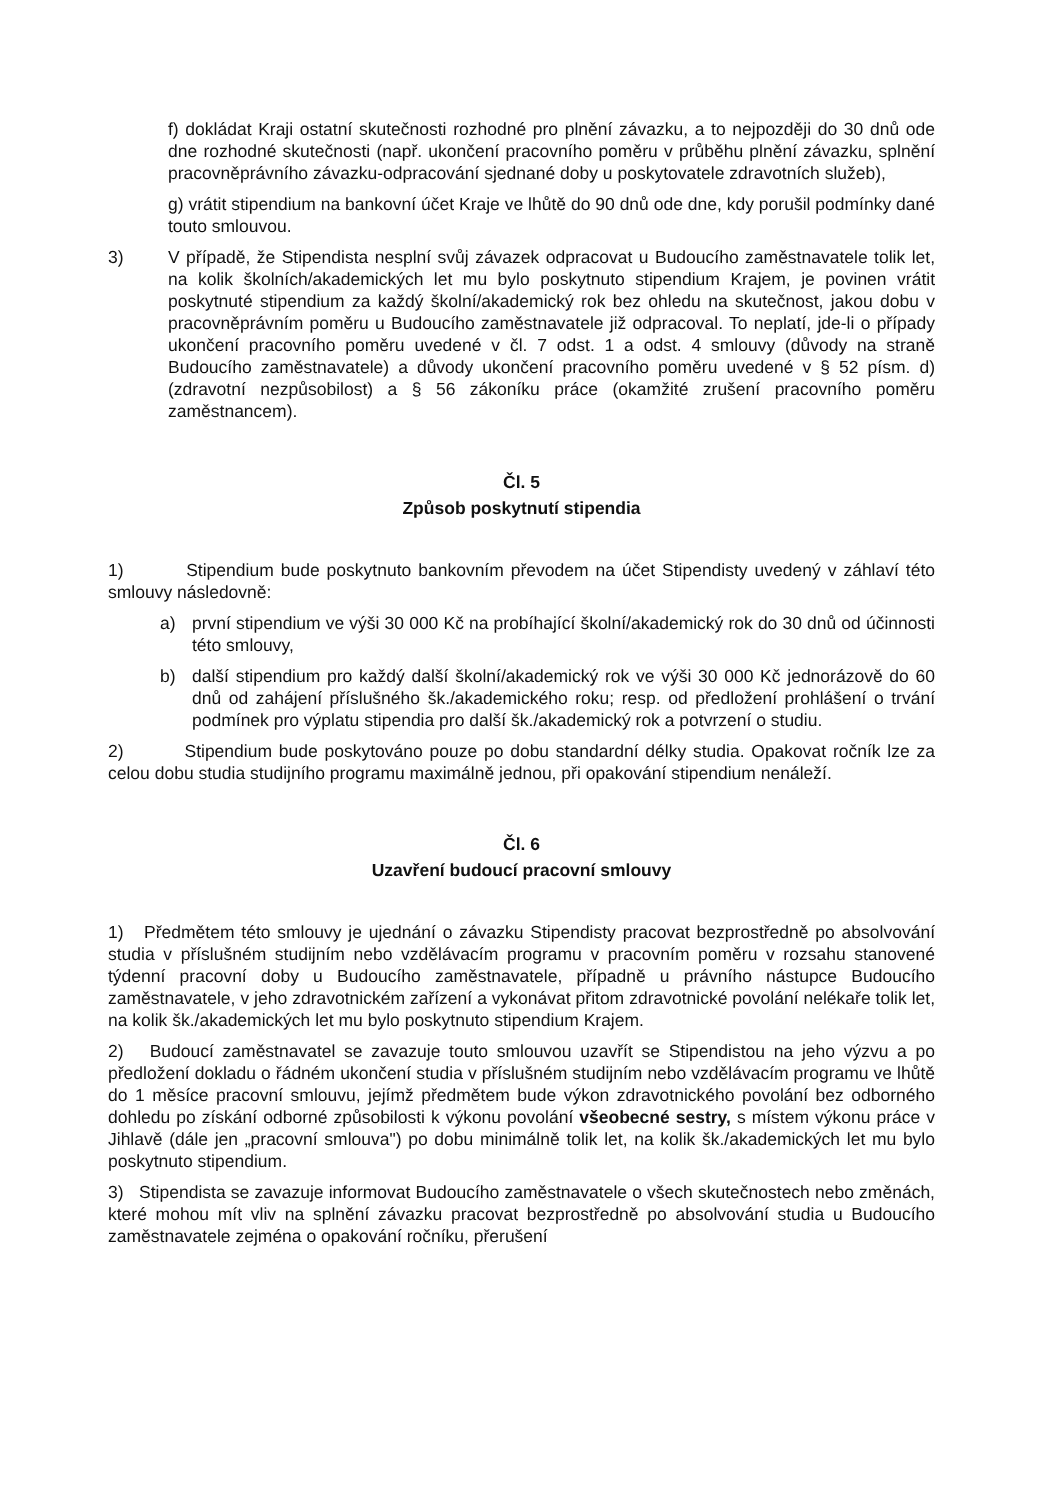f) dokládat Kraji ostatní skutečnosti rozhodné pro plnění závazku, a to nejpozději do 30 dnů ode dne rozhodné skutečnosti (např. ukončení pracovního poměru v průběhu plnění závazku, splnění pracovněprávního závazku-odpracování sjednané doby u poskytovatele zdravotních služeb),
g) vrátit stipendium na bankovní účet Kraje ve lhůtě do 90 dnů ode dne, kdy porušil podmínky dané touto smlouvou.
3) V případě, že Stipendista nesplní svůj závazek odpracovat u Budoucího zaměstnavatele tolik let, na kolik školních/akademických let mu bylo poskytnuto stipendium Krajem, je povinen vrátit poskytnuté stipendium za každý školní/akademický rok bez ohledu na skutečnost, jakou dobu v pracovněprávním poměru u Budoucího zaměstnavatele již odpracoval. To neplatí, jde-li o případy ukončení pracovního poměru uvedené v čl. 7 odst. 1 a odst. 4 smlouvy (důvody na straně Budoucího zaměstnavatele) a důvody ukončení pracovního poměru uvedené v § 52 písm. d) (zdravotní nezpůsobilost) a § 56 zákoníku práce (okamžité zrušení pracovního poměru zaměstnancem).
Čl. 5
Způsob poskytnutí stipendia
1) Stipendium bude poskytnuto bankovním převodem na účet Stipendisty uvedený v záhlaví této smlouvy následovně:
a) první stipendium ve výši 30 000 Kč na probíhající školní/akademický rok do 30 dnů od účinnosti této smlouvy,
b) další stipendium pro každý další školní/akademický rok ve výši 30 000 Kč jednorázově do 60 dnů od zahájení příslušného šk./akademického roku; resp. od předložení prohlášení o trvání podmínek pro výplatu stipendia pro další šk./akademický rok a potvrzení o studiu.
2) Stipendium bude poskytováno pouze po dobu standardní délky studia. Opakovat ročník lze za celou dobu studia studijního programu maximálně jednou, při opakování stipendium nenáleží.
Čl. 6
Uzavření budoucí pracovní smlouvy
1) Předmětem této smlouvy je ujednání o závazku Stipendisty pracovat bezprostředně po absolvování studia v příslušném studijním nebo vzdělávacím programu v pracovním poměru v rozsahu stanovené týdenní pracovní doby u Budoucího zaměstnavatele, případně u právního nástupce Budoucího zaměstnavatele, v jeho zdravotnickém zařízení a vykonávat přitom zdravotnické povolání nelékaře tolik let, na kolik šk./akademických let mu bylo poskytnuto stipendium Krajem.
2) Budoucí zaměstnavatel se zavazuje touto smlouvou uzavřít se Stipendistou na jeho výzvu a po předložení dokladu o řádném ukončení studia v příslušném studijním nebo vzdělávacím programu ve lhůtě do 1 měsíce pracovní smlouvu, jejímž předmětem bude výkon zdravotnického povolání bez odborného dohledu po získání odborné způsobilosti k výkonu povolání všeobecné sestry, s místem výkonu práce v Jihlavě (dále jen „pracovní smlouva") po dobu minimálně tolik let, na kolik šk./akademických let mu bylo poskytnuto stipendium.
3) Stipendista se zavazuje informovat Budoucího zaměstnavatele o všech skutečnostech nebo změnách, které mohou mít vliv na splnění závazku pracovat bezprostředně po absolvování studia u Budoucího zaměstnavatele zejména o opakování ročníku, přerušení